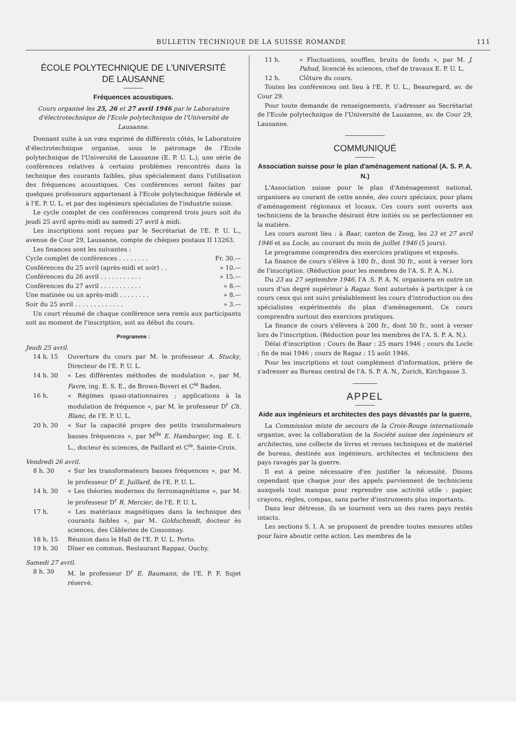BULLETIN TECHNIQUE DE LA SUISSE ROMANDE 111
ÉCOLE POLYTECHNIQUE DE L'UNIVERSITÉ
DE LAUSANNE
Fréquences acoustiques.
Cours organisé les 25, 26 et 27 avril 1946 par le Laboratoire d'électrotechnique de l'Ecole polytechnique de l'Université de Lausanne.
Donnant suite à un vœu exprimé de différents côtés, le Laboratoire d'électrotechnique organise, sous le patronage de l'Ecole polytechnique de l'Université de Lausanne (E. P. U. L.), une série de conférences relatives à certains problèmes rencontrés dans la technique des courants faibles, plus spécialement dans l'utilisation des fréquences acoustiques. Ces conférences seront faites par quelques professeurs appartenant à l'Ecole polytechnique fédérale et à l'E. P. U. L. et par des ingénieurs spécialistes de l'industrie suisse.
Le cycle complet de ces conférences comprend trois jours soit du jeudi 25 avril après-midi au samedi 27 avril à midi.
Les inscriptions sont reçues par le Secrétariat de l'E. P. U. L., avenue de Cour 29, Lausanne, compte de chèques postaux II 13263.
Les finances sont les suivantes :
Cycle complet de conférences . . . . . . . . Fr. 30.—
Conférences du 25 avril (après-midi et soir) . . » 10.—
Conférences du 26 avril . . . . . . . . . . . » 15.—
Conférences du 27 avril . . . . . . . . . . . » 8.—
Une matinée ou un après-midi . . . . . . . . » 8.—
Soir du 25 avril . . . . . . . . . . . . . » 3.—
Un court résumé de chaque conférence sera remis aux participants soit au moment de l'inscription, soit au début du cours.
Programme :
Jeudi 25 avril.
14 h. 15 Ouverture du cours par M. le professeur A. Stucky, Directeur de l'E. P. U. L.
14 h. 30 « Les différentes méthodes de modulation », par M. Favre, ing. E. S. E., de Brown-Boveri et C<sup>ie</sup> Baden.
16 h. « Régimes quasi-stationnaires ; applications à la modulation de fréquence », par M. le professeur D<sup>r</sup> Ch. Blanc, de l'E. P. U. L.
20 h. 30 « Sur la capacité propre des petits transformateurs basses fréquences », par M<sup>lle</sup> E. Hamburger, ing. E. I. L., docteur ès sciences, de Paillard et C<sup>ie</sup>, Sainte-Croix.
Vendredi 26 avril.
8 h. 30 « Sur les transformateurs basses fréquences », par M. le professeur D<sup>r</sup> E. Juillard, de l'E. P. U. L.
14 h. 30 « Les théories modernes du ferromagnétisme », par M. le professeur D<sup>r</sup> R. Mercier, de l'E. P. U. L.
17 h. « Les matériaux magnétiques dans la technique des courants faibles », par M. Goldschmidt, docteur ès sciences, des Câbleries de Cossonnay.
18 h. 15 Réunion dans le Hall de l'E. P. U. L. Porto.
19 h. 30 Dîner en commun. Restaurant Rappaz, Ouchy.
Samedi 27 avril.
8 h. 30 M. le professeur D<sup>r</sup> E. Baumann, de l'E. P. F. Sujet réservé.
11 h. « Fluctuations, souffles, bruits de fonds », par M. J. Pahud, licencié ès sciences, chef de travaux E. P. U. L.
12 h. Clôture du cours.
Toutes les conférences ont lieu à l'E. P. U. L., Beauregard, av. de Cour 29.
Pour toute demande de renseignements, s'adresser au Secrétariat de l'Ecole polytechnique de l'Université de Lausanne, av. de Cour 29, Lausanne.
COMMUNIQUÉ
Association suisse pour le plan d'aménagement national (A. S. P. A. N.)
L'Association suisse pour le plan d'Aménagement national, organisera au courant de cette année, des cours spéciaux, pour plans d'aménagement régionaux et locaux. Ces cours sont ouverts aux techniciens de la branche désirant être initiés ou se perfectionner en la matière.
Les cours auront lieu : à Baar, canton de Zoug, les 23 et 27 avril 1946 et au Locle, au courant du mois de juillet 1946 (5 jours).
Le programme comprendra des exercices pratiques et exposés.
La finance de cours s'élève à 180 fr., dont 30 fr., sont à verser lors de l'inscription. (Réduction pour les membres de l'A. S. P. A. N.).
Du 23 au 27 septembre 1946, l'A .S. P. A. N. organisera en outre un cours d'un degré supérieur à Ragaz. Sont autorisés à participer à ce cours ceux qui ont suivi préalablement les cours d'introduction ou des spécialistes expérimentés du plan d'aménagement. Ce cours comprendra surtout des exercices pratiques.
La finance de cours s'élèvera à 200 fr., dont 50 fr., sont à verser lors de l'inscription. (Réduction pour les membres de l'A. S. P. A. N.).
Délai d'inscription : Cours de Baar : 25 mars 1946 ; cours du Locle : fin de mai 1946 ; cours de Ragaz : 15 août 1946.
Pour les inscriptions et tout complément d'information, prière de s'adresser au Bureau central de l'A. S. P. A. N., Zurich, Kirchgasse 3.
APPEL
Aide aux ingénieurs et architectes des pays dévastés par la guerre,
La Commission mixte de secours de la Croix-Rouge internationale organise, avec la collaboration de la Société suisse des ingénieurs et architectes, une collecte de livres et revues techniques et de matériel de bureau, destinés aux ingénieurs, architectes et techniciens des pays ravagés par la guerre.
Il est à peine nécessaire d'en justifier la nécessité. Disons cependant que chaque jour des appels parviennent de techniciens auxquels tout manque pour reprendre une activité utile : papier, crayons, règles, compas, sans parler d'instruments plus importants.
Dans leur détresse, ils se tournent vers un des rares pays restés intacts.
Les sections S. I. A. se proposent de prendre toutes mesures utiles pour faire aboutir cette action. Les membres de la